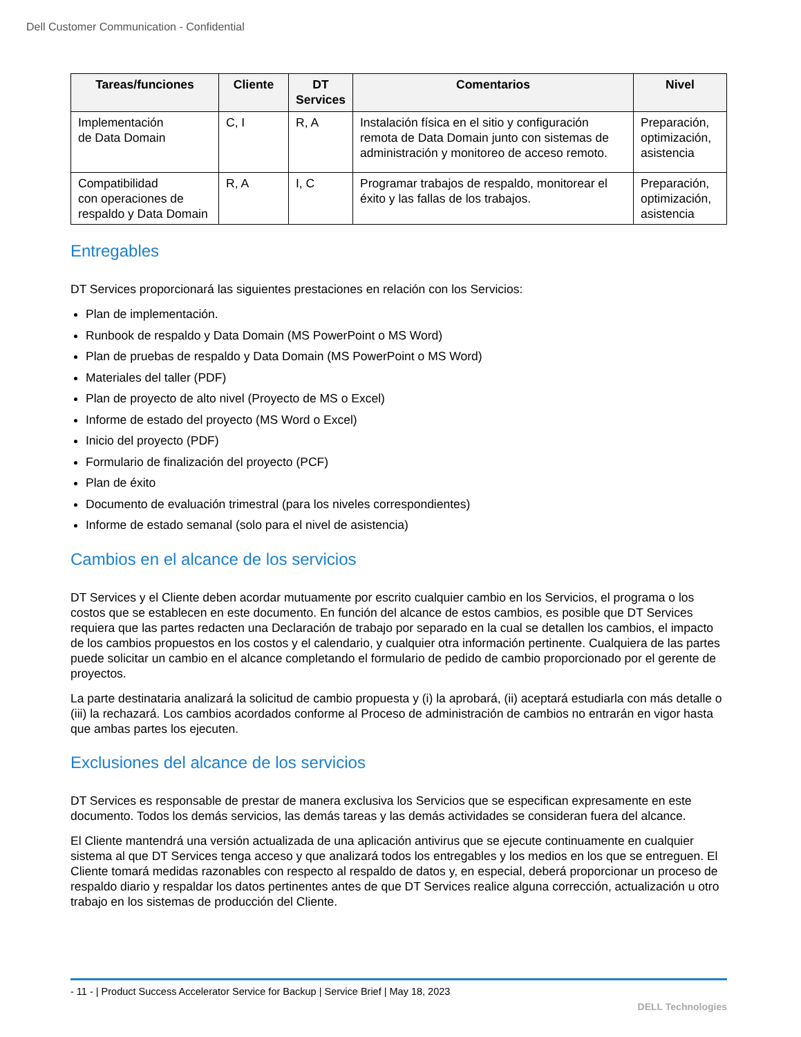Dell Customer Communication - Confidential
| Tareas/funciones | Cliente | DT Services | Comentarios | Nivel |
| --- | --- | --- | --- | --- |
| Implementación de Data Domain | C, I | R, A | Instalación física en el sitio y configuración remota de Data Domain junto con sistemas de administración y monitoreo de acceso remoto. | Preparación, optimización, asistencia |
| Compatibilidad con operaciones de respaldo y Data Domain | R, A | I, C | Programar trabajos de respaldo, monitorear el éxito y las fallas de los trabajos. | Preparación, optimización, asistencia |
Entregables
DT Services proporcionará las siguientes prestaciones en relación con los Servicios:
Plan de implementación.
Runbook de respaldo y Data Domain (MS PowerPoint o MS Word)
Plan de pruebas de respaldo y Data Domain (MS PowerPoint o MS Word)
Materiales del taller (PDF)
Plan de proyecto de alto nivel (Proyecto de MS o Excel)
Informe de estado del proyecto (MS Word o Excel)
Inicio del proyecto (PDF)
Formulario de finalización del proyecto (PCF)
Plan de éxito
Documento de evaluación trimestral (para los niveles correspondientes)
Informe de estado semanal (solo para el nivel de asistencia)
Cambios en el alcance de los servicios
DT Services y el Cliente deben acordar mutuamente por escrito cualquier cambio en los Servicios, el programa o los costos que se establecen en este documento. En función del alcance de estos cambios, es posible que DT Services requiera que las partes redacten una Declaración de trabajo por separado en la cual se detallen los cambios, el impacto de los cambios propuestos en los costos y el calendario, y cualquier otra información pertinente. Cualquiera de las partes puede solicitar un cambio en el alcance completando el formulario de pedido de cambio proporcionado por el gerente de proyectos.
La parte destinataria analizará la solicitud de cambio propuesta y (i) la aprobará, (ii) aceptará estudiarla con más detalle o (iii) la rechazará. Los cambios acordados conforme al Proceso de administración de cambios no entrarán en vigor hasta que ambas partes los ejecuten.
Exclusiones del alcance de los servicios
DT Services es responsable de prestar de manera exclusiva los Servicios que se especifican expresamente en este documento. Todos los demás servicios, las demás tareas y las demás actividades se consideran fuera del alcance.
El Cliente mantendrá una versión actualizada de una aplicación antivirus que se ejecute continuamente en cualquier sistema al que DT Services tenga acceso y que analizará todos los entregables y los medios en los que se entreguen. El Cliente tomará medidas razonables con respecto al respaldo de datos y, en especial, deberá proporcionar un proceso de respaldo diario y respaldar los datos pertinentes antes de que DT Services realice alguna corrección, actualización u otro trabajo en los sistemas de producción del Cliente.
- 11 - | Product Success Accelerator Service for Backup | Service Brief | May 18, 2023
DELL Technologies